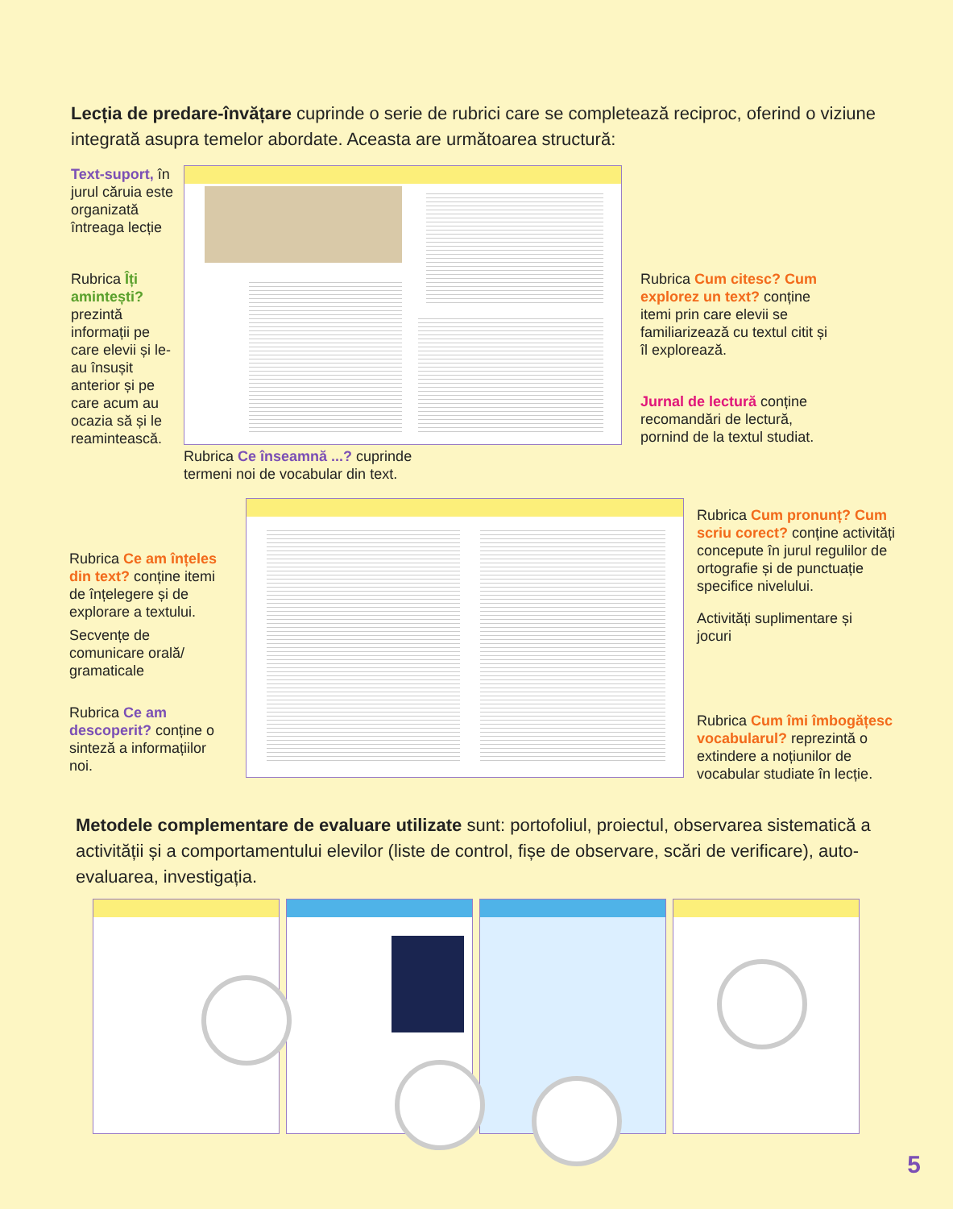Lecția de predare-învățare cuprinde o serie de rubrici care se completează reciproc, oferind o viziune integrată asupra temelor abordate. Aceasta are următoarea structură:
Text-suport, în jurul căruia este organizată întreaga lecție
Rubrica Îți amintești? prezintă informații pe care elevii și le-au însușit anterior și pe care acum au ocazia să și le reamintească.
Rubrica Ce înseamnă ...? cuprinde termeni noi de vocabular din text.
Rubrica Cum citesc? Cum explorez un text? conține itemi prin care elevii se familiarizează cu textul citit și îl explorează.
Jurnal de lectură conține recomandări de lectură, pornind de la textul studiat.
Rubrica Ce am înțeles din text? conține itemi de înțelegere și de explorare a textului.
Secvențe de comunicare orală/ gramaticale
Rubrica Ce am descoperit? conține o sinteză a informațiilor noi.
Rubrica Cum pronunț? Cum scriu corect? conține activități concepute în jurul regulilor de ortografie și de punctuație specifice nivelului.
Activități suplimentare și jocuri
Rubrica Cum îmi îmbogățesc vocabularul? reprezintă o extindere a noțiunilor de vocabular studiate în lecție.
Metodele complementare de evaluare utilizate sunt: portofoliul, proiectul, observarea sistematică a activității și a comportamentului elevilor (liste de control, fișe de observare, scări de verificare), auto-evaluarea, investigația.
5